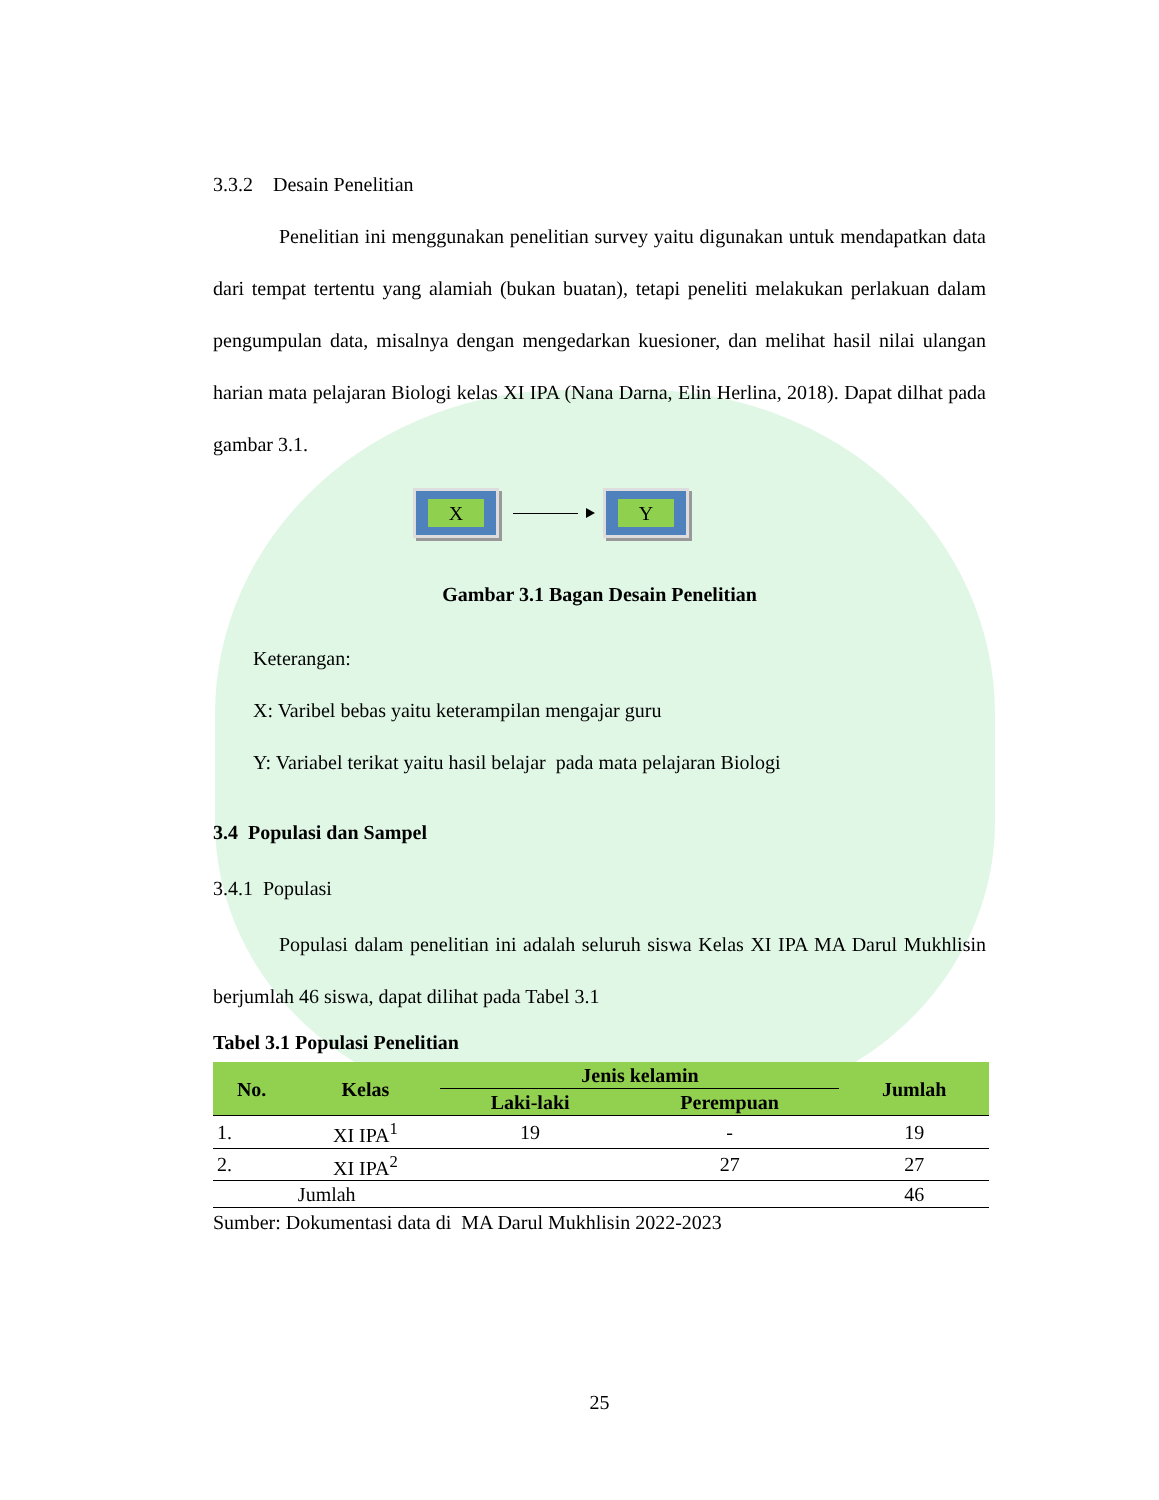3.3.2 Desain Penelitian
Penelitian ini menggunakan penelitian survey yaitu digunakan untuk mendapatkan data dari tempat tertentu yang alamiah (bukan buatan), tetapi peneliti melakukan perlakuan dalam pengumpulan data, misalnya dengan mengedarkan kuesioner, dan melihat hasil nilai ulangan harian mata pelajaran Biologi kelas XI IPA (Nana Darna, Elin Herlina, 2018). Dapat dilhat pada gambar 3.1.
X Y
Gambar 3.1 Bagan Desain Penelitian
Keterangan:
X: Varibel bebas yaitu keterampilan mengajar guru
Y: Variabel terikat yaitu hasil belajar pada mata pelajaran Biologi
3.4 Populasi dan Sampel
3.4.1 Populasi
Populasi dalam penelitian ini adalah seluruh siswa Kelas XI IPA MA Darul Mukhlisin berjumlah 46 siswa, dapat dilihat pada Tabel 3.1
Tabel 3.1 Populasi Penelitian
| No. | Kelas | Jenis kelamin | | Jumlah |
| --- | --- | --- | --- | --- |
| | | Laki-laki | Perempuan | |
| 1. | XI IPA<sup>1</sup> | 19 | - | 19 |
| 2. | XI IPA<sup>2</sup> | | 27 | 27 |
| Jumlah | | | | 46 |
Sumber: Dokumentasi data di MA Darul Mukhlisin 2022-2023
25